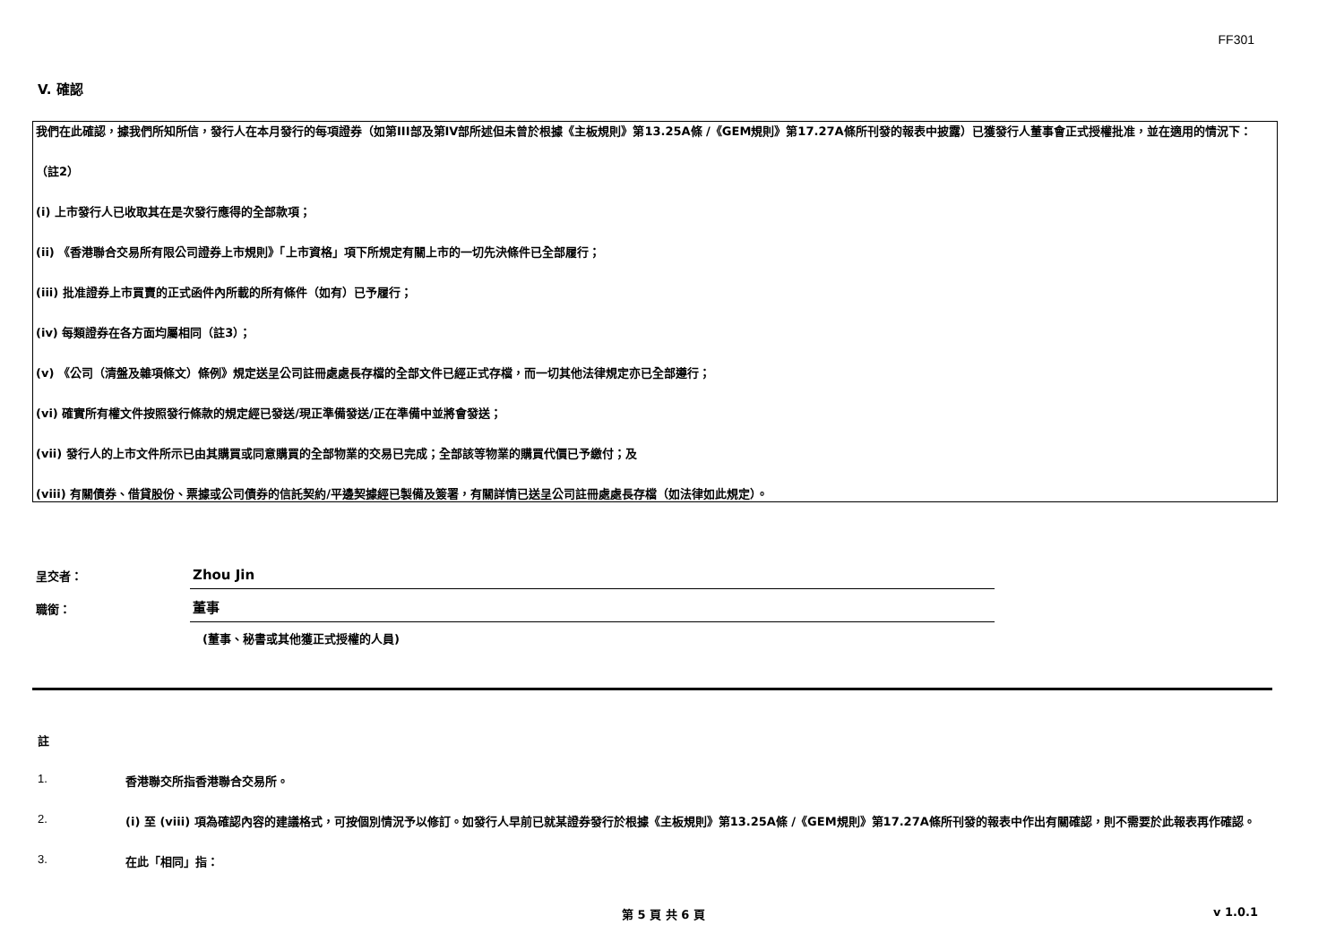FF301
V. 確認
我們在此確認，據我們所知所信，發行人在本月發行的每項證券（如第III部及第IV部所述但未曾於根據《主板規則》第13.25A條 /《GEM規則》第17.27A條所刊發的報表中披露）已獲發行人董事會正式授權批准，並在適用的情況下：
（註2）
(i) 上市發行人已收取其在是次發行應得的全部款項；
(ii) 《香港聯合交易所有限公司證券上市規則》「上市資格」項下所規定有關上市的一切先決條件已全部履行；
(iii) 批准證券上市買賣的正式函件內所載的所有條件（如有）已予履行；
(iv) 每類證券在各方面均屬相同（註3）；
(v) 《公司（清盤及雜項條文）條例》規定送呈公司註冊處處長存檔的全部文件已經正式存檔，而一切其他法律規定亦已全部遵行；
(vi) 確實所有權文件按照發行條款的規定經已發送/現正準備發送/正在準備中並將會發送；
(vii) 發行人的上市文件所示已由其購買或同意購買的全部物業的交易已完成；全部該等物業的購買代價已予繳付；及
(viii) 有關債券、借貸股份、票據或公司債券的信託契約/平邊契據經已製備及簽署，有關詳情已送呈公司註冊處處長存檔（如法律如此規定）。
呈交者：
Zhou Jin
職銜：
董事
(董事、秘書或其他獲正式授權的人員)
註
1. 香港聯交所指香港聯合交易所。
2. (i) 至 (viii) 項為確認內容的建議格式，可按個別情況予以修訂。如發行人早前已就某證券發行於根據《主板規則》第13.25A條 /《GEM規則》第17.27A條所刊發的報表中作出有關確認，則不需要於此報表再作確認。
3. 在此「相同」指：
第 5 頁 共 6 頁 v 1.0.1